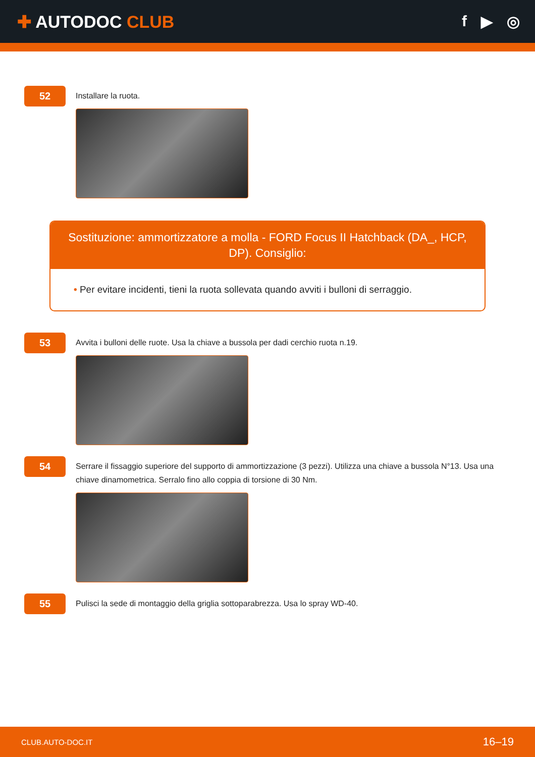✚ AUTODOC CLUB f ▶ ◎
52
Installare la ruota.
Sostituzione: ammortizzatore a molla - FORD Focus II Hatchback (DA_, HCP, DP). Consiglio:
• Per evitare incidenti, tieni la ruota sollevata quando avviti i bulloni di serraggio.
53
Avvita i bulloni delle ruote. Usa la chiave a bussola per dadi cerchio ruota n.19.
54
Serrare il fissaggio superiore del supporto di ammortizzazione (3 pezzi). Utilizza una chiave a bussola N°13. Usa una chiave dinamometrica. Serralo fino allo coppia di torsione di 30 Nm.
55
Pulisci la sede di montaggio della griglia sottoparabrezza. Usa lo spray WD-40.
CLUB.AUTO-DOC.IT 16–19